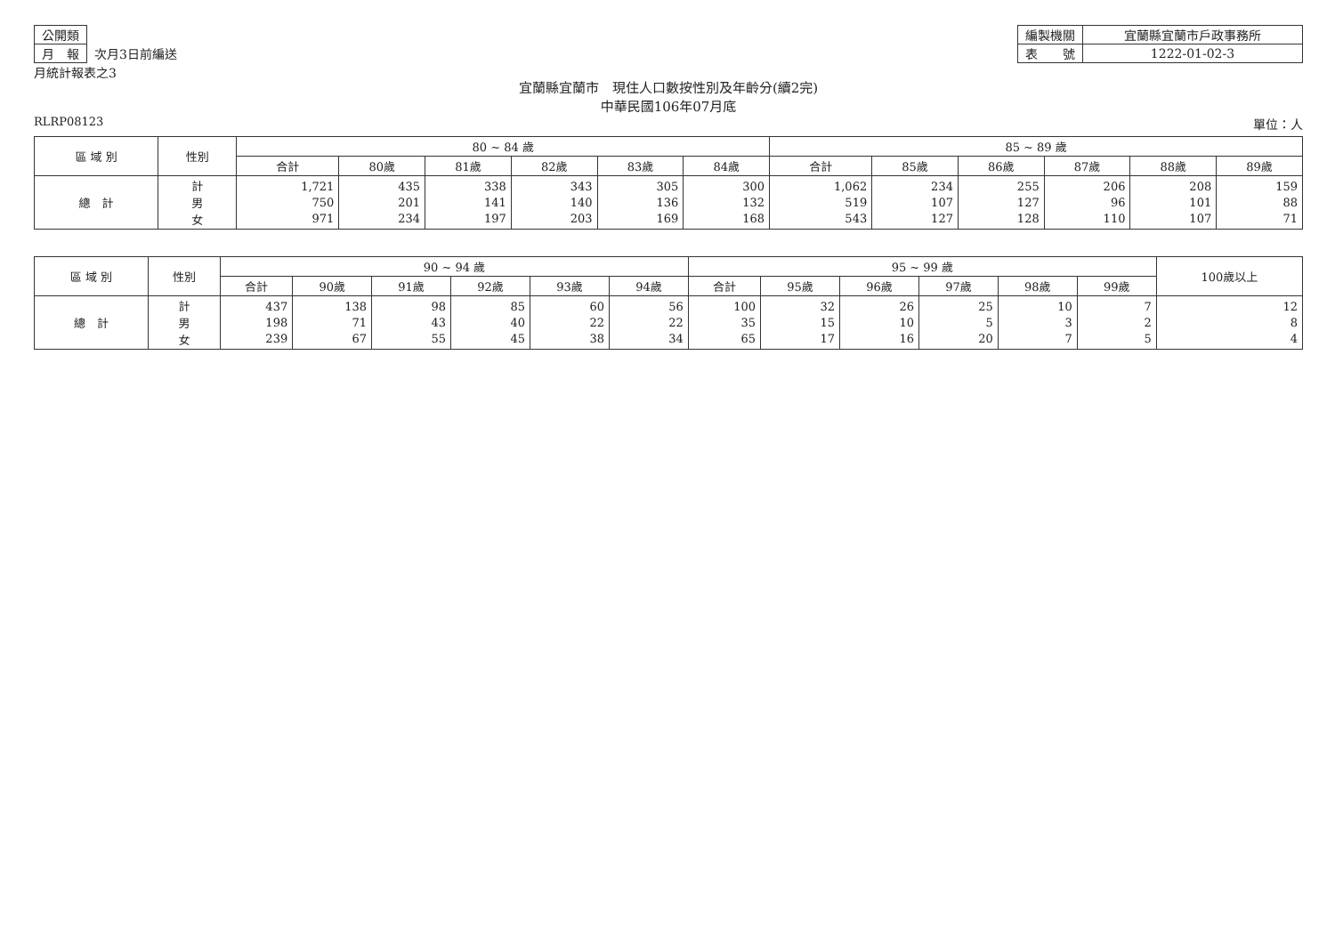| 公開類 | |
| 月 報 | 次月3日前編送 |
月統計報表之3
| 編製機關 | 宜蘭縣宜蘭市戶政事務所 |
| 表 號 | 1222-01-02-3 |
宜蘭縣宜蘭市　現住人口數按性別及年齡分(續2完)
中華民國106年07月底
RLRP08123 單位：人
| 區 域 別 | 性別 | 80 ~ 84 歲 | | | | | | 85 ~ 89 歲 | | | | | |
| --- | --- | --- | --- | --- | --- | --- | --- | --- | --- | --- | --- | --- | --- |
| | | 合計 | 80歲 | 81歲 | 82歲 | 83歲 | 84歲 | 合計 | 85歲 | 86歲 | 87歲 | 88歲 | 89歲 |
| 總 計 | 計 男 女 | 1,721 750 971 | 435 201 234 | 338 141 197 | 343 140 203 | 305 136 169 | 300 132 168 | 1,062 519 543 | 234 107 127 | 255 127 128 | 206 96 110 | 208 101 107 | 159 88 71 |
| 區 域 別 | 性別 | 90 ~ 94 歲 | | | | | | 95 ~ 99 歲 | | | | | | 100歲以上 |
| --- | --- | --- | --- | --- | --- | --- | --- | --- | --- | --- | --- | --- | --- | --- |
| | | 合計 | 90歲 | 91歲 | 92歲 | 93歲 | 94歲 | 合計 | 95歲 | 96歲 | 97歲 | 98歲 | 99歲 | |
| 總 計 | 計 男 女 | 437 198 239 | 138 71 67 | 98 43 55 | 85 40 45 | 60 22 38 | 56 22 34 | 100 35 65 | 32 15 17 | 26 10 16 | 25 5 20 | 10 3 7 | 7 2 5 | 12 8 4 |